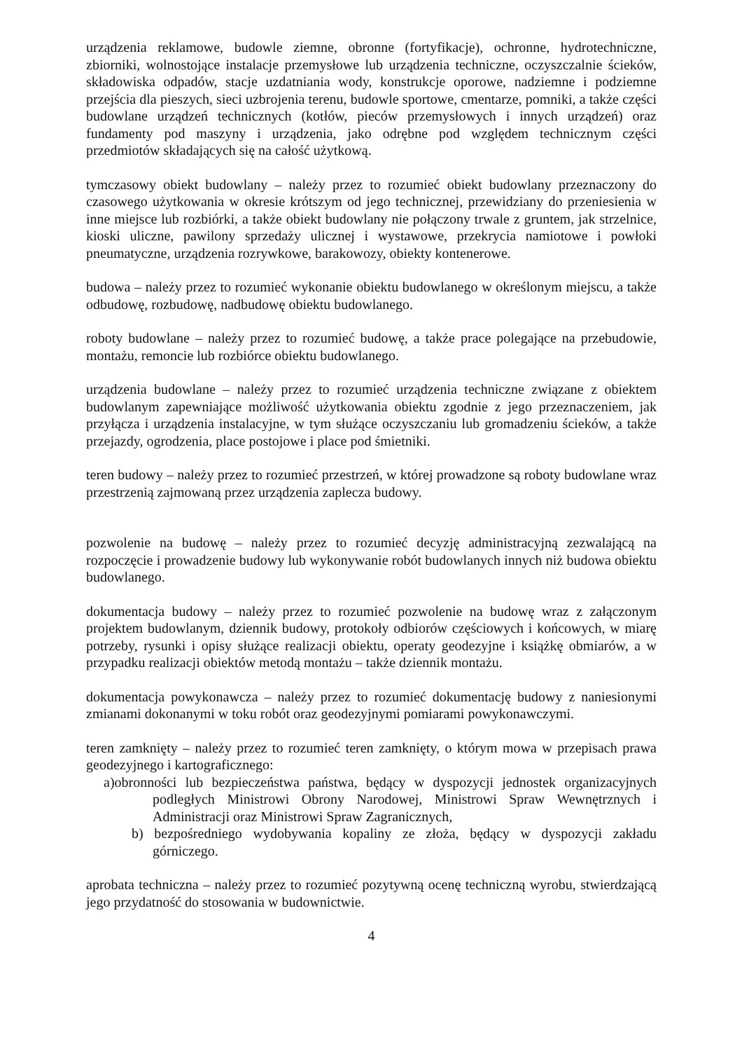urządzenia reklamowe, budowle ziemne, obronne (fortyfikacje), ochronne, hydrotechniczne, zbiorniki, wolnostojące instalacje przemysłowe lub urządzenia techniczne, oczyszczalnie ścieków, składowiska odpadów, stacje uzdatniania wody, konstrukcje oporowe, nadziemne i podziemne przejścia dla pieszych, sieci uzbrojenia terenu, budowle sportowe, cmentarze, pomniki, a także części budowlane urządzeń technicznych (kotłów, pieców przemysłowych i innych urządzeń) oraz fundamenty pod maszyny i urządzenia, jako odrębne pod względem technicznym części przedmiotów składających się na całość użytkową.
tymczasowy obiekt budowlany – należy przez to rozumieć obiekt budowlany przeznaczony do czasowego użytkowania w okresie krótszym od jego technicznej, przewidziany do przeniesienia w inne miejsce lub rozbiórki, a także obiekt budowlany nie połączony trwale z gruntem, jak strzelnice, kioski uliczne, pawilony sprzedaży ulicznej i wystawowe, przekrycia namiotowe i powłoki pneumatyczne, urządzenia rozrywkowe, barakowozy, obiekty kontenerowe.
budowa – należy przez to rozumieć wykonanie obiektu budowlanego w określonym miejscu, a także odbudowę, rozbudowę, nadbudowę obiektu budowlanego.
roboty budowlane – należy przez to rozumieć budowę, a także prace polegające na przebudowie, montażu, remoncie lub rozbiórce obiektu budowlanego.
urządzenia budowlane – należy przez to rozumieć urządzenia techniczne związane z obiektem budowlanym zapewniające możliwość użytkowania obiektu zgodnie z jego przeznaczeniem, jak przyłącza i urządzenia instalacyjne, w tym służące oczyszczaniu lub gromadzeniu ścieków, a także przejazdy, ogrodzenia, place postojowe i place pod śmietniki.
teren budowy – należy przez to rozumieć przestrzeń, w której prowadzone są roboty budowlane wraz przestrzenią zajmowaną przez urządzenia zaplecza budowy.
pozwolenie na budowę – należy przez to rozumieć decyzję administracyjną zezwalającą na rozpoczęcie i prowadzenie budowy lub wykonywanie robót budowlanych innych niż budowa obiektu budowlanego.
dokumentacja budowy – należy przez to rozumieć pozwolenie na budowę wraz z załączonym projektem budowlanym, dziennik budowy, protokoły odbiorów częściowych i końcowych, w miarę potrzeby, rysunki i opisy służące realizacji obiektu, operaty geodezyjne i książkę obmiarów, a w przypadku realizacji obiektów metodą montażu – także dziennik montażu.
dokumentacja powykonawcza – należy przez to rozumieć dokumentację budowy z naniesionymi zmianami dokonanymi w toku robót oraz geodezyjnymi pomiarami powykonawczymi.
teren zamknięty – należy przez to rozumieć teren zamknięty, o którym mowa w przepisach prawa geodezyjnego i kartograficznego:
a)obronności lub bezpieczeństwa państwa, będący w dyspozycji jednostek organizacyjnych podległych Ministrowi Obrony Narodowej, Ministrowi Spraw Wewnętrznych i Administracji oraz Ministrowi Spraw Zagranicznych,
b) bezpośredniego wydobywania kopaliny ze złoża, będący w dyspozycji zakładu górniczego.
aprobata techniczna – należy przez to rozumieć pozytywną ocenę techniczną wyrobu, stwierdzającą jego przydatność do stosowania w budownictwie.
4